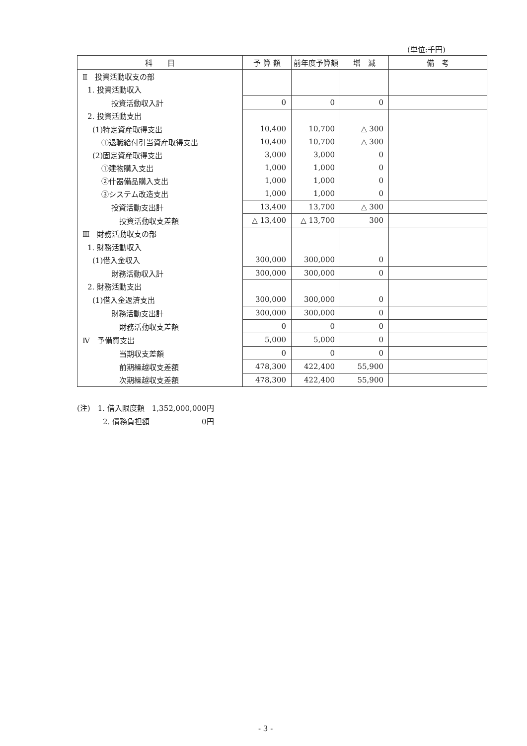(単位:千円)
| 科 目 | 予 算 額 | 前年度予算額 | 増 減 | 備 考 |
| --- | --- | --- | --- | --- |
| Ⅱ 投資活動収支の部 | | | | |
| 1. 投資活動収入 | | | | |
| 投資活動収入計 | 0 | 0 | 0 | |
| 2. 投資活動支出 | | | | |
| (1)特定資産取得支出 | 10,400 | 10,700 | △ 300 | |
| ①退職給付引当資産取得支出 | 10,400 | 10,700 | △ 300 | |
| (2)固定資産取得支出 | 3,000 | 3,000 | 0 | |
| ①建物購入支出 | 1,000 | 1,000 | 0 | |
| ②什器備品購入支出 | 1,000 | 1,000 | 0 | |
| ③システム改造支出 | 1,000 | 1,000 | 0 | |
| 投資活動支出計 | 13,400 | 13,700 | △ 300 | |
| 投資活動収支差額 | △ 13,400 | △ 13,700 | 300 | |
| Ⅲ 財務活動収支の部 | | | | |
| 1. 財務活動収入 | | | | |
| (1)借入金収入 | 300,000 | 300,000 | 0 | |
| 財務活動収入計 | 300,000 | 300,000 | 0 | |
| 2. 財務活動支出 | | | | |
| (1)借入金返済支出 | 300,000 | 300,000 | 0 | |
| 財務活動支出計 | 300,000 | 300,000 | 0 | |
| 財務活動収支差額 | 0 | 0 | 0 | |
| Ⅳ 予備費支出 | 5,000 | 5,000 | 0 | |
| 当期収支差額 | 0 | 0 | 0 | |
| 前期繰越収支差額 | 478,300 | 422,400 | 55,900 | |
| 次期繰越収支差額 | 478,300 | 422,400 | 55,900 | |
(注)　1. 借入限度額　1,352,000,000円
2. 債務負担額　　　　　　　0円
- 3 -